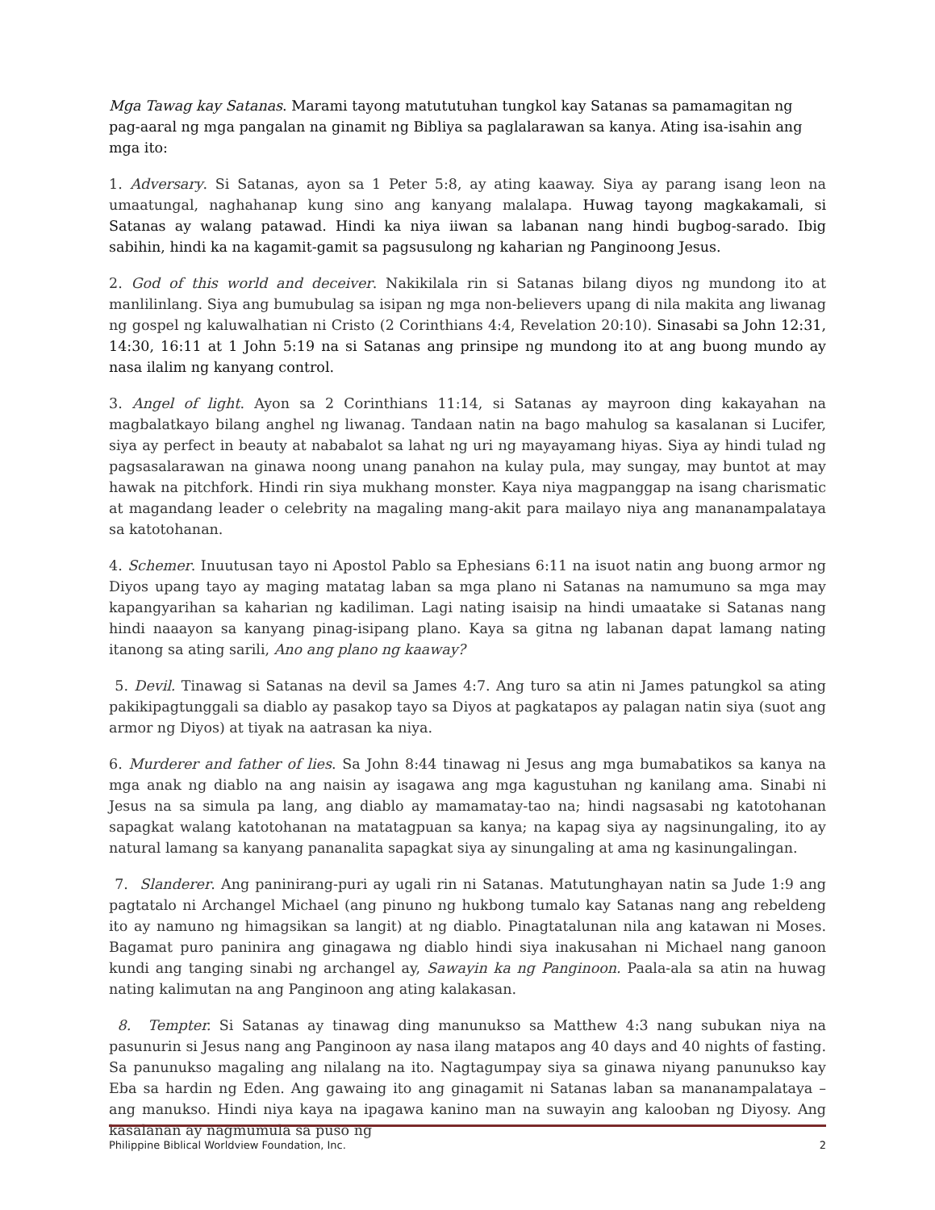Mga Tawag kay Satanas. Marami tayong matututuhan tungkol kay Satanas sa pamamagitan ng pag-aaral ng mga pangalan na ginamit ng Bibliya sa paglalarawan sa kanya. Ating isa-isahin ang mga ito:
1. Adversary. Si Satanas, ayon sa 1 Peter 5:8, ay ating kaaway. Siya ay parang isang leon na umaatungal, naghahanap kung sino ang kanyang malalapa. Huwag tayong magkakamali, si Satanas ay walang patawad. Hindi ka niya iiwan sa labanan nang hindi bugbog-sarado. Ibig sabihin, hindi ka na kagamit-gamit sa pagsusulong ng kaharian ng Panginoong Jesus.
2. God of this world and deceiver. Nakikilala rin si Satanas bilang diyos ng mundong ito at manlilinlang. Siya ang bumubulag sa isipan ng mga non-believers upang di nila makita ang liwanag ng gospel ng kaluwalhatian ni Cristo (2 Corinthians 4:4, Revelation 20:10). Sinasabi sa John 12:31, 14:30, 16:11 at 1 John 5:19 na si Satanas ang prinsipe ng mundong ito at ang buong mundo ay nasa ilalim ng kanyang control.
3. Angel of light. Ayon sa 2 Corinthians 11:14, si Satanas ay mayroon ding kakayahan na magbalatkayo bilang anghel ng liwanag. Tandaan natin na bago mahulog sa kasalanan si Lucifer, siya ay perfect in beauty at nababalot sa lahat ng uri ng mayayamang hiyas. Siya ay hindi tulad ng pagsasalarawan na ginawa noong unang panahon na kulay pula, may sungay, may buntot at may hawak na pitchfork. Hindi rin siya mukhang monster. Kaya niya magpanggap na isang charismatic at magandang leader o celebrity na magaling mang-akit para mailayo niya ang mananampalataya sa katotohanan.
4. Schemer. Inuutusan tayo ni Apostol Pablo sa Ephesians 6:11 na isuot natin ang buong armor ng Diyos upang tayo ay maging matatag laban sa mga plano ni Satanas na namumuno sa mga may kapangyarihan sa kaharian ng kadiliman. Lagi nating isaisip na hindi umaatake si Satanas nang hindi naaayon sa kanyang pinag-isipang plano. Kaya sa gitna ng labanan dapat lamang nating itanong sa ating sarili, Ano ang plano ng kaaway?
5. Devil. Tinawag si Satanas na devil sa James 4:7. Ang turo sa atin ni James patungkol sa ating pakikipagtunggali sa diablo ay pasakop tayo sa Diyos at pagkatapos ay palagan natin siya (suot ang armor ng Diyos) at tiyak na aatrasan ka niya.
6. Murderer and father of lies. Sa John 8:44 tinawag ni Jesus ang mga bumabatikos sa kanya na mga anak ng diablo na ang naisin ay isagawa ang mga kagustuhan ng kanilang ama. Sinabi ni Jesus na sa simula pa lang, ang diablo ay mamamatay-tao na; hindi nagsasabi ng katotohanan sapagkat walang katotohanan na matatagpuan sa kanya; na kapag siya ay nagsinungaling, ito ay natural lamang sa kanyang pananalita sapagkat siya ay sinungaling at ama ng kasinungalingan.
7. Slanderer. Ang paninirang-puri ay ugali rin ni Satanas. Matutunghayan natin sa Jude 1:9 ang pagtatalo ni Archangel Michael (ang pinuno ng hukbong tumalo kay Satanas nang ang rebeldeng ito ay namuno ng himagsikan sa langit) at ng diablo. Pinagtatalunan nila ang katawan ni Moses. Bagamat puro paninira ang ginagawa ng diablo hindi siya inakusahan ni Michael nang ganoon kundi ang tanging sinabi ng archangel ay, Sawayin ka ng Panginoon. Paala-ala sa atin na huwag nating kalimutan na ang Panginoon ang ating kalakasan.
8. Tempter. Si Satanas ay tinawag ding manunukso sa Matthew 4:3 nang subukan niya na pasunurin si Jesus nang ang Panginoon ay nasa ilang matapos ang 40 days and 40 nights of fasting. Sa panunukso magaling ang nilalang na ito. Nagtagumpay siya sa ginawa niyang panunukso kay Eba sa hardin ng Eden. Ang gawaing ito ang ginagamit ni Satanas laban sa mananampalataya – ang manukso. Hindi niya kaya na ipagawa kanino man na suwayin ang kalooban ng Diyosy. Ang kasalanan ay nagmumula sa puso ng
Philippine Biblical Worldview Foundation, Inc. 2